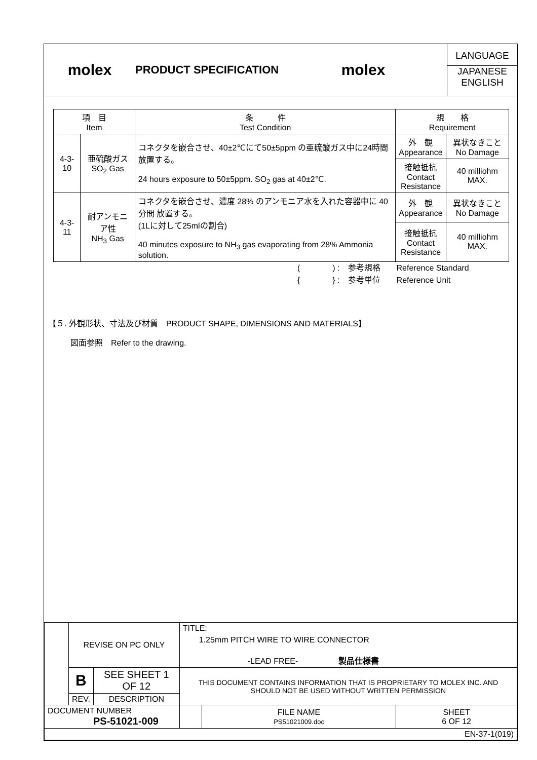molex
PRODUCT SPECIFICATION
molex
LANGUAGE
JAPANESE
ENGLISH
| 項 目 Item | | 条 件 Test Condition | 規 格 Requirement | |
| --- | --- | --- | --- | --- |
| 4-3-10 | 亜硫酸ガス SO<sub>2</sub> Gas | コネクタを嵌合させ、40±2℃にて50±5ppm の亜硫酸ガス中に24時間放置する。 24 hours exposure to 50±5ppm. SO<sub>2</sub> gas at 40±2℃. | 外 観 Appearance | 異状なきこと No Damage |
| | | | 接触抵抗 Contact Resistance | 40 milliohm MAX. |
| 4-3-11 | 耐アンモニア性 NH<sub>3</sub> Gas | コネクタを嵌合させ、濃度 28% のアンモニア水を入れた容器中に 40分間 放置する。 (1Lに対して25mlの割合) 40 minutes exposure to NH<sub>3</sub> gas evaporating from 28% Ammonia solution. | 外 観 Appearance | 異状なきこと No Damage |
| | | | 接触抵抗 Contact Resistance | 40 milliohm MAX. |
(　　　　) :　参考規格　　Reference Standard
{　　　　} :　参考単位　　Reference Unit
【５. 外観形状、寸法及び材質　PRODUCT SHAPE, DIMENSIONS AND MATERIALS】
図面参照　Refer to the drawing.
| | REVISE ON PC ONLY | | TITLE: 1.25mm PITCH WIRE TO WIRE CONNECTOR -LEAD FREE- 製品仕様書 | | |
| | B | SEE SHEET 1 OF 12 | THIS DOCUMENT CONTAINS INFORMATION THAT IS PROPRIETARY TO MOLEX INC. AND SHOULD NOT BE USED WITHOUT WRITTEN PERMISSION | | |
| | REV. | DESCRIPTION | | | |
| DOCUMENT NUMBER PS-51021-009 | | | | FILE NAME PS51021009.doc | SHEET 6 OF 12 |
| EN-37-1(019) | | | | | |